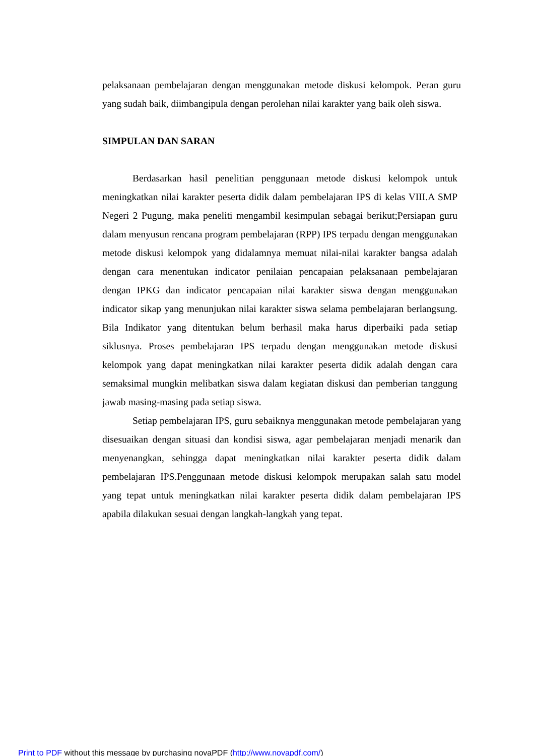pelaksanaan pembelajaran dengan menggunakan metode diskusi kelompok. Peran guru yang sudah baik, diimbangipula dengan perolehan nilai karakter yang baik oleh siswa.
SIMPULAN DAN SARAN
Berdasarkan hasil penelitian penggunaan metode diskusi kelompok untuk meningkatkan nilai karakter peserta didik dalam pembelajaran IPS di kelas VIII.A SMP Negeri 2 Pugung, maka peneliti mengambil kesimpulan sebagai berikut;Persiapan guru dalam menyusun rencana program pembelajaran (RPP) IPS terpadu dengan menggunakan metode diskusi kelompok yang didalamnya memuat nilai-nilai karakter bangsa adalah dengan cara menentukan indicator penilaian pencapaian pelaksanaan pembelajaran dengan IPKG dan indicator pencapaian nilai karakter siswa dengan menggunakan indicator sikap yang menunjukan nilai karakter siswa selama pembelajaran berlangsung. Bila Indikator yang ditentukan belum berhasil maka harus diperbaiki pada setiap siklusnya. Proses pembelajaran IPS terpadu dengan menggunakan metode diskusi kelompok yang dapat meningkatkan nilai karakter peserta didik adalah dengan cara semaksimal mungkin melibatkan siswa dalam kegiatan diskusi dan pemberian tanggung jawab masing-masing pada setiap siswa.
Setiap pembelajaran IPS, guru sebaiknya menggunakan metode pembelajaran yang disesuaikan dengan situasi dan kondisi siswa, agar pembelajaran menjadi menarik dan menyenangkan, sehingga dapat meningkatkan nilai karakter peserta didik dalam pembelajaran IPS.Penggunaan metode diskusi kelompok merupakan salah satu model yang tepat untuk meningkatkan nilai karakter peserta didik dalam pembelajaran IPS apabila dilakukan sesuai dengan langkah-langkah yang tepat.
Print to PDF without this message by purchasing novaPDF (http://www.novapdf.com/)